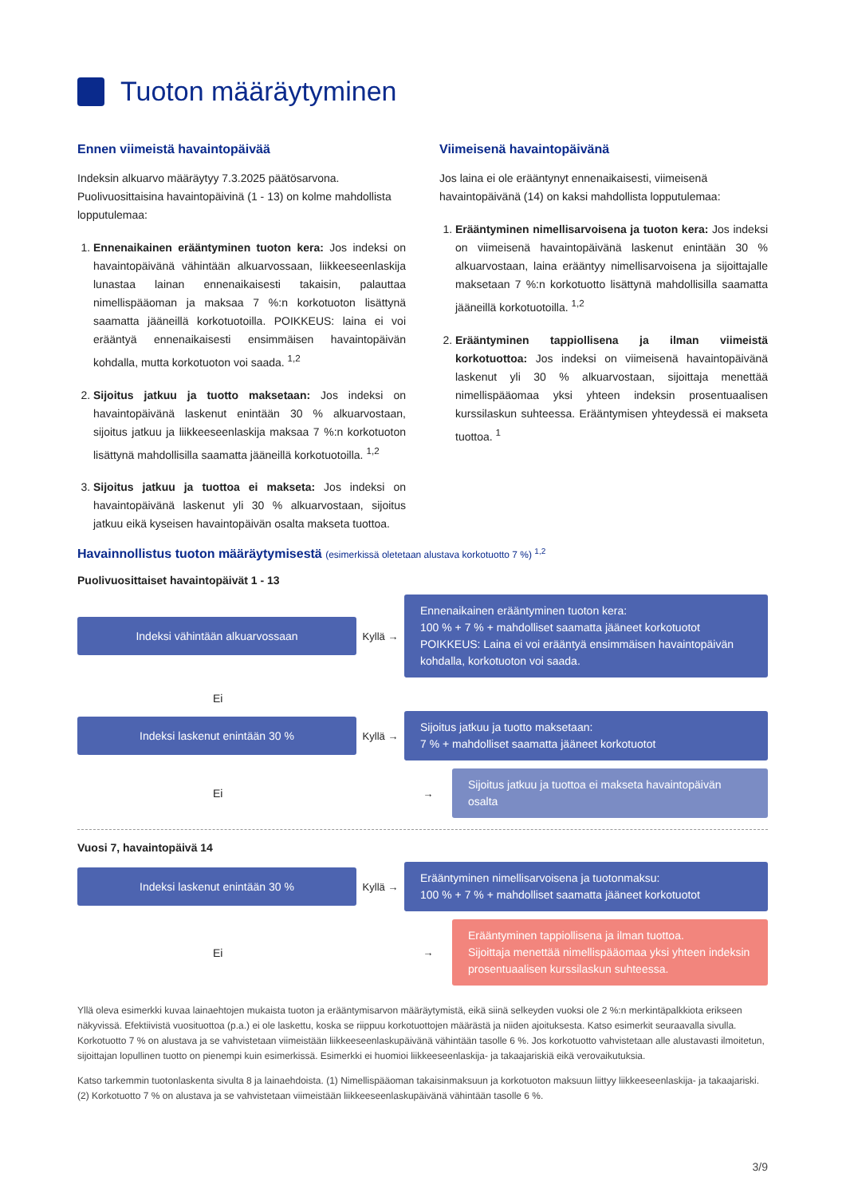Tuoton määräytyminen
Ennen viimeistä havaintopäivää
Indeksin alkuarvo määräytyy 7.3.2025 päätösarvona. Puolivuosittaisina havaintopäivinä (1 - 13) on kolme mahdollista lopputulemaa:
1. Ennenaikainen erääntyminen tuoton kera: Jos indeksi on havaintopäivänä vähintään alkuarvossaan, liikkeeseenlaskija lunastaa lainan ennenaikaisesti takaisin, palauttaa nimellispääoman ja maksaa 7 %:n korkotuoton lisättynä saamatta jääneillä korkotuotoilla. POIKKEUS: laina ei voi erääntyä ennenaikaisesti ensimmäisen havaintopäivän kohdalla, mutta korkotuoton voi saada. <sup>1,2</sup>
2. Sijoitus jatkuu ja tuotto maksetaan: Jos indeksi on havaintopäivänä laskenut enintään 30 % alkuarvostaan, sijoitus jatkuu ja liikkeeseenlaskija maksaa 7 %:n korkotuoton lisättynä mahdollisilla saamatta jääneillä korkotuotoilla. <sup>1,2</sup>
3. Sijoitus jatkuu ja tuottoa ei makseta: Jos indeksi on havaintopäivänä laskenut yli 30 % alkuarvostaan, sijoitus jatkuu eikä kyseisen havaintopäivän osalta makseta tuottoa.
Viimeisenä havaintopäivänä
Jos laina ei ole erääntynyt ennenaikaisesti, viimeisenä havaintopäivänä (14) on kaksi mahdollista lopputulemaa:
1. Erääntyminen nimellisarvoisena ja tuoton kera: Jos indeksi on viimeisenä havaintopäivänä laskenut enintään 30 % alkuarvostaan, laina erääntyy nimellisarvoisena ja sijoittajalle maksetaan 7 %:n korkotuotto lisättynä mahdollisilla saamatta jääneillä korkotuotoilla. <sup>1,2</sup>
2. Erääntyminen tappiollisena ja ilman viimeistä korkotuottoa: Jos indeksi on viimeisenä havaintopäivänä laskenut yli 30 % alkuarvostaan, sijoittaja menettää nimellispääomaa yksi yhteen indeksin prosentuaalisen kurssilaskun suhteessa. Erääntymisen yhteydessä ei makseta tuottoa. <sup>1</sup>
Havainnollistus tuoton määräytymisestä (esimerkissä oletetaan alustava korkotuotto 7 %) <sup>1,2</sup>
Puolivuosittaiset havaintopäivät 1 - 13
Indeksi vähintään alkuarvossaan
Kyllä →
Ennenaikainen erääntyminen tuoton kera:
100 % + 7 % + mahdolliset saamatta jääneet korkotuotot
POIKKEUS: Laina ei voi erääntyä ensimmäisen havaintopäivän kohdalla, korkotuoton voi saada.
Ei
Indeksi laskenut enintään 30 %
Kyllä →
Sijoitus jatkuu ja tuotto maksetaan:
7 % + mahdolliset saamatta jääneet korkotuotot
Ei
→
Sijoitus jatkuu ja tuottoa ei makseta havaintopäivän osalta
Vuosi 7, havaintopäivä 14
Indeksi laskenut enintään 30 %
Kyllä →
Erääntyminen nimellisarvoisena ja tuotonmaksu:
100 % + 7 % + mahdolliset saamatta jääneet korkotuotot
Ei
→
Erääntyminen tappiollisena ja ilman tuottoa.
Sijoittaja menettää nimellispääomaa yksi yhteen indeksin prosentuaalisen kurssilaskun suhteessa.
Yllä oleva esimerkki kuvaa lainaehtojen mukaista tuoton ja erääntymisarvon määräytymistä, eikä siinä selkeyden vuoksi ole 2 %:n merkintäpalkkiota erikseen näkyvissä. Efektiivistä vuosituottoa (p.a.) ei ole laskettu, koska se riippuu korkotuottojen määrästä ja niiden ajoituksesta. Katso esimerkit seuraavalla sivulla. Korkotuotto 7 % on alustava ja se vahvistetaan viimeistään liikkeeseenlaskupäivänä vähintään tasolle 6 %. Jos korkotuotto vahvistetaan alle alustavasti ilmoitetun, sijoittajan lopullinen tuotto on pienempi kuin esimerkissä. Esimerkki ei huomioi liikkeeseenlaskija- ja takaajariskiä eikä verovaikutuksia.
Katso tarkemmin tuotonlaskenta sivulta 8 ja lainaehdoista. (1) Nimellispääoman takaisinmaksuun ja korkotuoton maksuun liittyy liikkeeseenlaskija- ja takaajariski. (2) Korkotuotto 7 % on alustava ja se vahvistetaan viimeistään liikkeeseenlaskupäivänä vähintään tasolle 6 %.
3/9